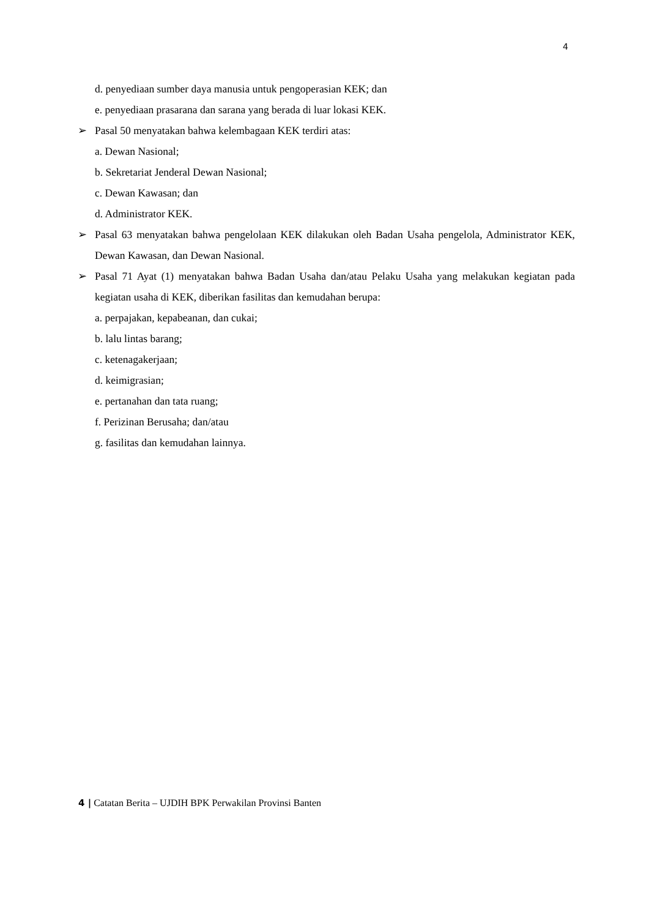4
d. penyediaan sumber daya manusia untuk pengoperasian KEK; dan
e. penyediaan prasarana dan sarana yang berada di luar lokasi KEK.
➢ Pasal 50 menyatakan bahwa kelembagaan KEK terdiri atas:
a. Dewan Nasional;
b. Sekretariat Jenderal Dewan Nasional;
c. Dewan Kawasan; dan
d. Administrator KEK.
➢ Pasal 63 menyatakan bahwa pengelolaan KEK dilakukan oleh Badan Usaha pengelola, Administrator KEK, Dewan Kawasan, dan Dewan Nasional.
➢ Pasal 71 Ayat (1) menyatakan bahwa Badan Usaha dan/atau Pelaku Usaha yang melakukan kegiatan pada kegiatan usaha di KEK, diberikan fasilitas dan kemudahan berupa:
a. perpajakan, kepabeanan, dan cukai;
b. lalu lintas barang;
c. ketenagakerjaan;
d. keimigrasian;
e. pertanahan dan tata ruang;
f. Perizinan Berusaha; dan/atau
g. fasilitas dan kemudahan lainnya.
4 | Catatan Berita – UJDIH BPK Perwakilan Provinsi Banten